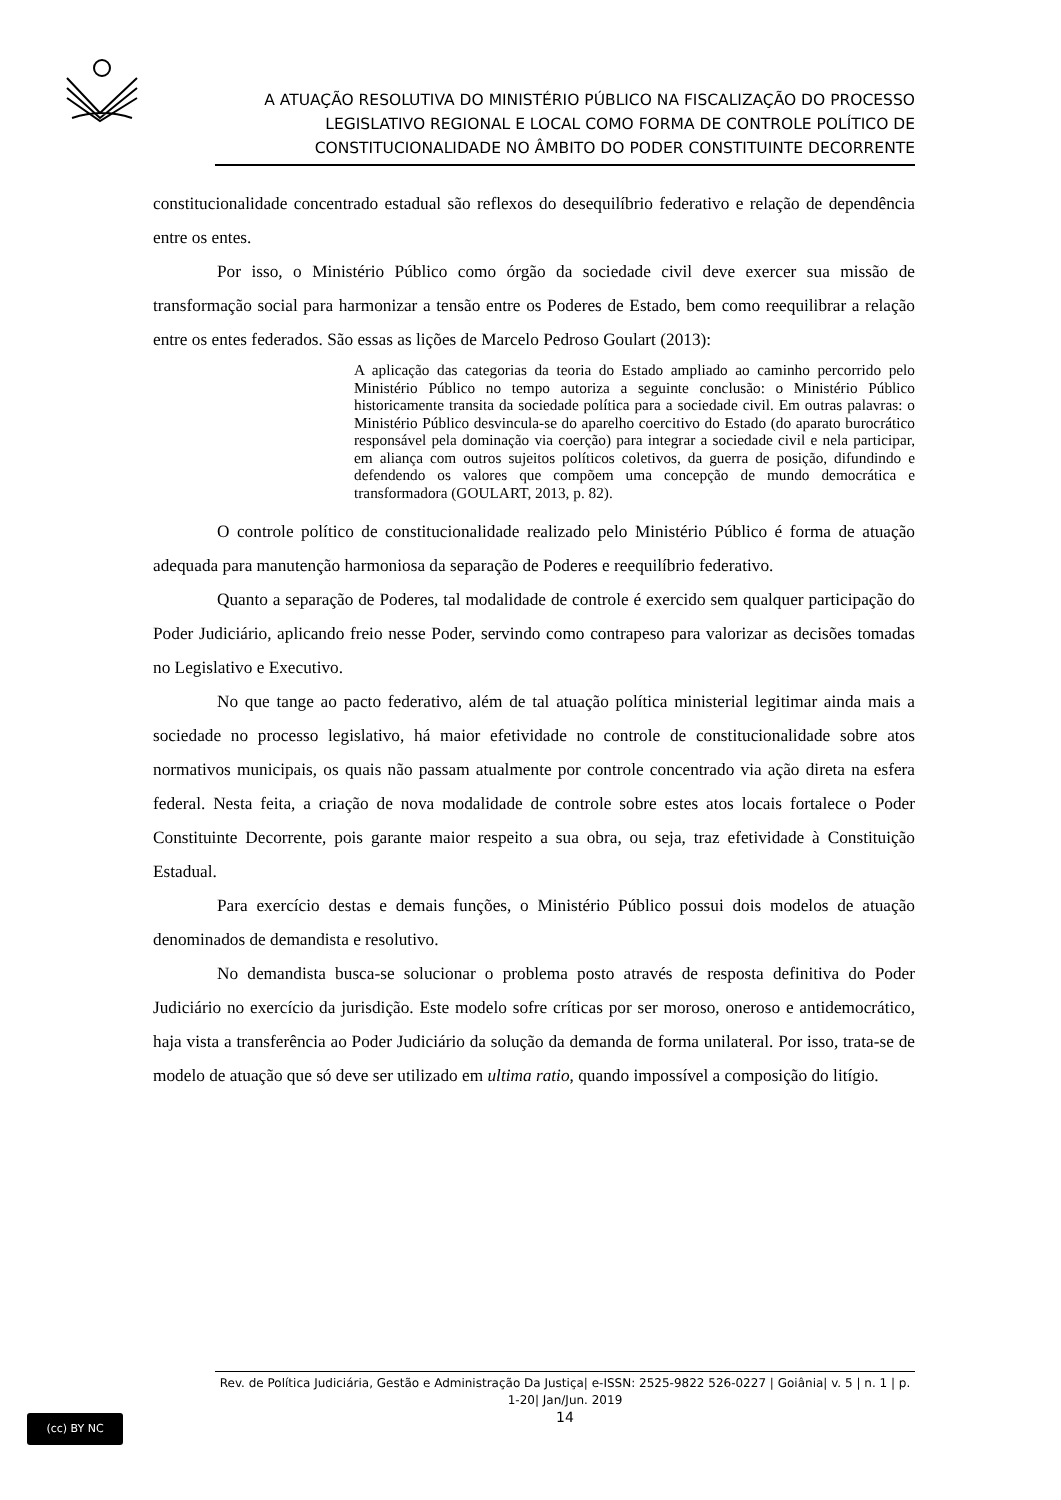A ATUAÇÃO RESOLUTIVA DO MINISTÉRIO PÚBLICO NA FISCALIZAÇÃO DO PROCESSO LEGISLATIVO REGIONAL E LOCAL COMO FORMA DE CONTROLE POLÍTICO DE CONSTITUCIONALIDADE NO ÂMBITO DO PODER CONSTITUINTE DECORRENTE
constitucionalidade concentrado estadual são reflexos do desequilíbrio federativo e relação de dependência entre os entes.
Por isso, o Ministério Público como órgão da sociedade civil deve exercer sua missão de transformação social para harmonizar a tensão entre os Poderes de Estado, bem como reequilibrar a relação entre os entes federados. São essas as lições de Marcelo Pedroso Goulart (2013):
A aplicação das categorias da teoria do Estado ampliado ao caminho percorrido pelo Ministério Público no tempo autoriza a seguinte conclusão: o Ministério Público historicamente transita da sociedade política para a sociedade civil. Em outras palavras: o Ministério Público desvincula-se do aparelho coercitivo do Estado (do aparato burocrático responsável pela dominação via coerção) para integrar a sociedade civil e nela participar, em aliança com outros sujeitos políticos coletivos, da guerra de posição, difundindo e defendendo os valores que compõem uma concepção de mundo democrática e transformadora (GOULART, 2013, p. 82).
O controle político de constitucionalidade realizado pelo Ministério Público é forma de atuação adequada para manutenção harmoniosa da separação de Poderes e reequilíbrio federativo.
Quanto a separação de Poderes, tal modalidade de controle é exercido sem qualquer participação do Poder Judiciário, aplicando freio nesse Poder, servindo como contrapeso para valorizar as decisões tomadas no Legislativo e Executivo.
No que tange ao pacto federativo, além de tal atuação política ministerial legitimar ainda mais a sociedade no processo legislativo, há maior efetividade no controle de constitucionalidade sobre atos normativos municipais, os quais não passam atualmente por controle concentrado via ação direta na esfera federal. Nesta feita, a criação de nova modalidade de controle sobre estes atos locais fortalece o Poder Constituinte Decorrente, pois garante maior respeito a sua obra, ou seja, traz efetividade à Constituição Estadual.
Para exercício destas e demais funções, o Ministério Público possui dois modelos de atuação denominados de demandista e resolutivo.
No demandista busca-se solucionar o problema posto através de resposta definitiva do Poder Judiciário no exercício da jurisdição. Este modelo sofre críticas por ser moroso, oneroso e antidemocrático, haja vista a transferência ao Poder Judiciário da solução da demanda de forma unilateral. Por isso, trata-se de modelo de atuação que só deve ser utilizado em ultima ratio, quando impossível a composição do litígio.
(cc) BY NC
Rev. de Política Judiciária, Gestão e Administração Da Justiça| e-ISSN: 2525-9822 526-0227 | Goiânia| v. 5 | n. 1 | p. 1-20| Jan/Jun. 2019
14